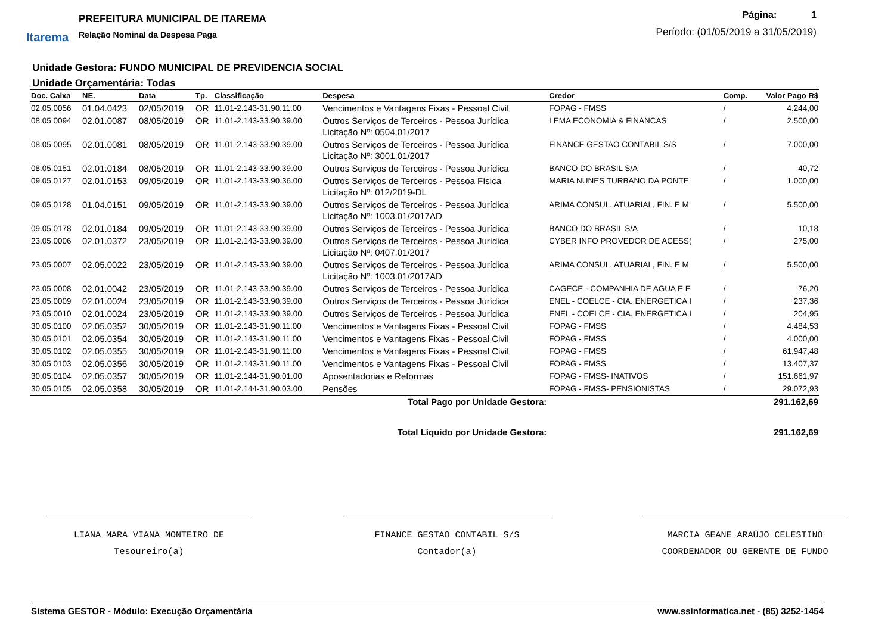Itarema
PREFEITURA MUNICIPAL DE ITAREMA
Relação Nominal da Despesa Paga
Página: 1
Período: (01/05/2019 a 31/05/2019)
Unidade Gestora: FUNDO MUNICIPAL DE PREVIDENCIA SOCIAL
Unidade Orçamentária: Todas
| Doc. Caixa | NE. | Data | Tp. | Classificação | Despesa | Credor | Comp. | Valor Pago R$ |
| --- | --- | --- | --- | --- | --- | --- | --- | --- |
| 02.05.0056 | 01.04.0423 | 02/05/2019 | OR | 11.01-2.143-31.90.11.00 | Vencimentos e Vantagens Fixas - Pessoal Civil | FOPAG - FMSS | / | 4.244,00 |
| 08.05.0094 | 02.01.0087 | 08/05/2019 | OR | 11.01-2.143-33.90.39.00 | Outros Serviços de Terceiros - Pessoa Jurídica Licitação Nº: 0504.01/2017 | LEMA ECONOMIA & FINANCAS | / | 2.500,00 |
| 08.05.0095 | 02.01.0081 | 08/05/2019 | OR | 11.01-2.143-33.90.39.00 | Outros Serviços de Terceiros - Pessoa Jurídica Licitação Nº: 3001.01/2017 | FINANCE GESTAO CONTABIL S/S | / | 7.000,00 |
| 08.05.0151 | 02.01.0184 | 08/05/2019 | OR | 11.01-2.143-33.90.39.00 | Outros Serviços de Terceiros - Pessoa Jurídica | BANCO DO BRASIL S/A | / | 40,72 |
| 09.05.0127 | 02.01.0153 | 09/05/2019 | OR | 11.01-2.143-33.90.36.00 | Outros Serviços de Terceiros - Pessoa Física Licitação Nº: 012/2019-DL | MARIA NUNES TURBANO DA PONTE | / | 1.000,00 |
| 09.05.0128 | 01.04.0151 | 09/05/2019 | OR | 11.01-2.143-33.90.39.00 | Outros Serviços de Terceiros - Pessoa Jurídica Licitação Nº: 1003.01/2017AD | ARIMA CONSUL. ATUARIAL, FIN. E M | / | 5.500,00 |
| 09.05.0178 | 02.01.0184 | 09/05/2019 | OR | 11.01-2.143-33.90.39.00 | Outros Serviços de Terceiros - Pessoa Jurídica | BANCO DO BRASIL S/A | / | 10,18 |
| 23.05.0006 | 02.01.0372 | 23/05/2019 | OR | 11.01-2.143-33.90.39.00 | Outros Serviços de Terceiros - Pessoa Jurídica Licitação Nº: 0407.01/2017 | CYBER INFO PROVEDOR DE ACESS( | / | 275,00 |
| 23.05.0007 | 02.05.0022 | 23/05/2019 | OR | 11.01-2.143-33.90.39.00 | Outros Serviços de Terceiros - Pessoa Jurídica Licitação Nº: 1003.01/2017AD | ARIMA CONSUL. ATUARIAL, FIN. E M | / | 5.500,00 |
| 23.05.0008 | 02.01.0042 | 23/05/2019 | OR | 11.01-2.143-33.90.39.00 | Outros Serviços de Terceiros - Pessoa Jurídica | CAGECE - COMPANHIA DE AGUA E E | / | 76,20 |
| 23.05.0009 | 02.01.0024 | 23/05/2019 | OR | 11.01-2.143-33.90.39.00 | Outros Serviços de Terceiros - Pessoa Jurídica | ENEL - COELCE - CIA. ENERGETICA I | / | 237,36 |
| 23.05.0010 | 02.01.0024 | 23/05/2019 | OR | 11.01-2.143-33.90.39.00 | Outros Serviços de Terceiros - Pessoa Jurídica | ENEL - COELCE - CIA. ENERGETICA I | / | 204,95 |
| 30.05.0100 | 02.05.0352 | 30/05/2019 | OR | 11.01-2.143-31.90.11.00 | Vencimentos e Vantagens Fixas - Pessoal Civil | FOPAG - FMSS | / | 4.484,53 |
| 30.05.0101 | 02.05.0354 | 30/05/2019 | OR | 11.01-2.143-31.90.11.00 | Vencimentos e Vantagens Fixas - Pessoal Civil | FOPAG - FMSS | / | 4.000,00 |
| 30.05.0102 | 02.05.0355 | 30/05/2019 | OR | 11.01-2.143-31.90.11.00 | Vencimentos e Vantagens Fixas - Pessoal Civil | FOPAG - FMSS | / | 61.947,48 |
| 30.05.0103 | 02.05.0356 | 30/05/2019 | OR | 11.01-2.143-31.90.11.00 | Vencimentos e Vantagens Fixas - Pessoal Civil | FOPAG - FMSS | / | 13.407,37 |
| 30.05.0104 | 02.05.0357 | 30/05/2019 | OR | 11.01-2.144-31.90.01.00 | Aposentadorias e Reformas | FOPAG - FMSS- INATIVOS | / | 151.661,97 |
| 30.05.0105 | 02.05.0358 | 30/05/2019 | OR | 11.01-2.144-31.90.03.00 | Pensões | FOPAG - FMSS- PENSIONISTAS | / | 29.072,93 |
| Total Pago por Unidade Gestora: | | | | | | | | 291.162,69 |
| Total Líquido por Unidade Gestora: | | | | | | | | 291.162,69 |
LIANA MARA VIANA MONTEIRO DE
Tesoureiro(a)
FINANCE GESTAO CONTABIL S/S
Contador(a)
MARCIA GEANE ARAÚJO CELESTINO
COORDENADOR OU GERENTE DE FUNDO
Sistema GESTOR - Módulo: Execução Orçamentária www.ssinformatica.net - (85) 3252-1454